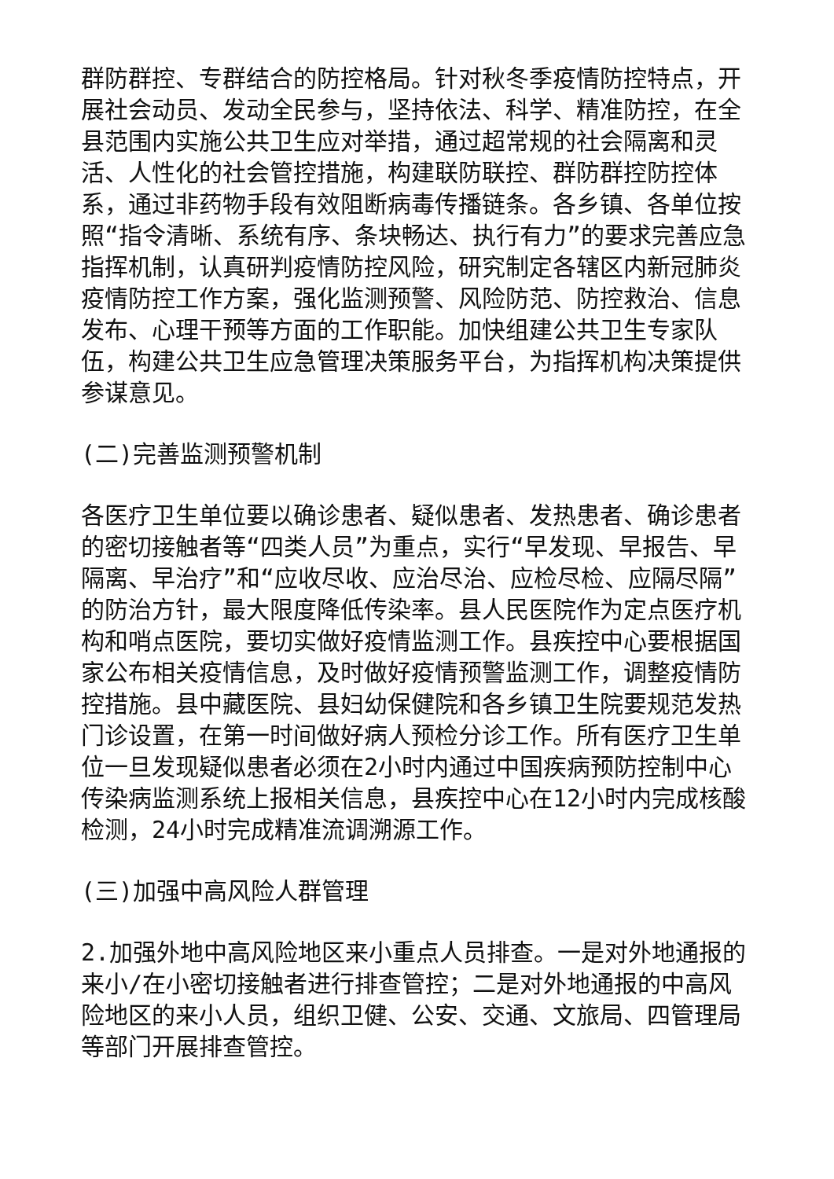群防群控、专群结合的防控格局。针对秋冬季疫情防控特点，开展社会动员、发动全民参与，坚持依法、科学、精准防控，在全县范围内实施公共卫生应对举措，通过超常规的社会隔离和灵活、人性化的社会管控措施，构建联防联控、群防群控防控体系，通过非药物手段有效阻断病毒传播链条。各乡镇、各单位按照“指令清晰、系统有序、条块畅达、执行有力”的要求完善应急指挥机制，认真研判疫情防控风险，研究制定各辖区内新冠肺炎疫情防控工作方案，强化监测预警、风险防范、防控救治、信息发布、心理干预等方面的工作职能。加快组建公共卫生专家队伍，构建公共卫生应急管理决策服务平台，为指挥机构决策提供参谋意见。
(二)完善监测预警机制
各医疗卫生单位要以确诊患者、疑似患者、发热患者、确诊患者的密切接触者等“四类人员”为重点，实行“早发现、早报告、早隔离、早治疗”和“应收尽收、应治尽治、应检尽检、应隔尽隔”的防治方针，最大限度降低传染率。县人民医院作为定点医疗机构和哨点医院，要切实做好疫情监测工作。县疾控中心要根据国家公布相关疫情信息，及时做好疫情预警监测工作，调整疫情防控措施。县中藏医院、县妇幼保健院和各乡镇卫生院要规范发热门诊设置，在第一时间做好病人预检分诊工作。所有医疗卫生单位一旦发现疑似患者必须在2小时内通过中国疾病预防控制中心传染病监测系统上报相关信息，县疾控中心在12小时内完成核酸检测，24小时完成精准流调溯源工作。
(三)加强中高风险人群管理
2.加强外地中高风险地区来小重点人员排查。一是对外地通报的来小/在小密切接触者进行排查管控；二是对外地通报的中高风险地区的来小人员，组织卫健、公安、交通、文旅局、四管理局等部门开展排查管控。